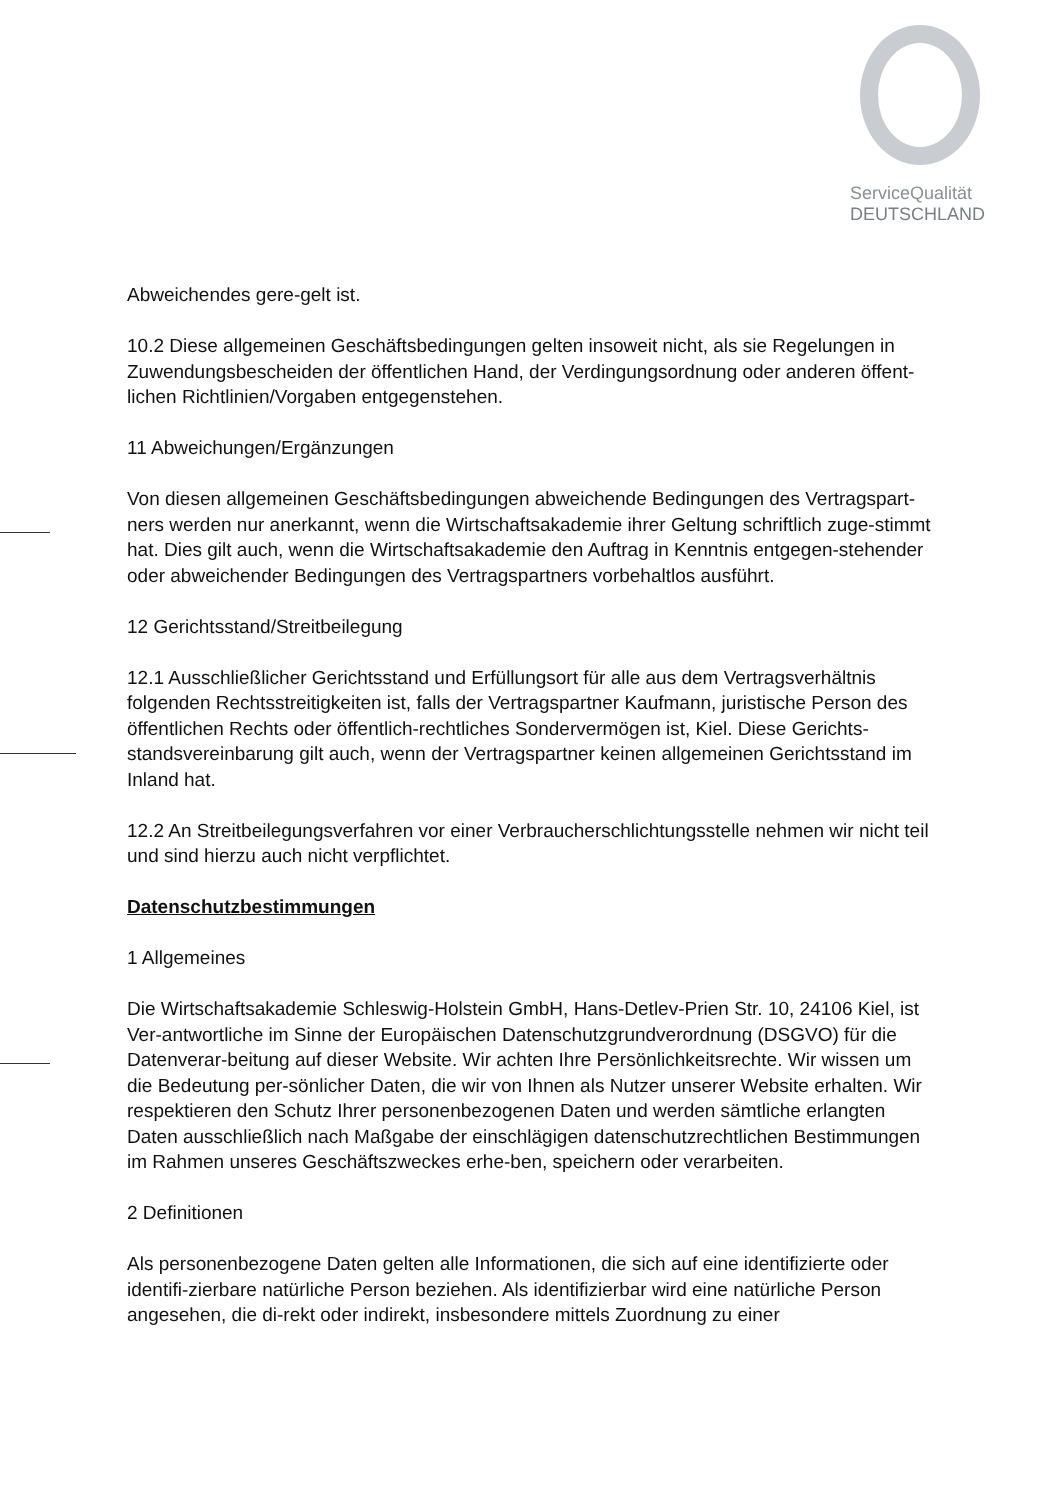ServiceQualität
DEUTSCHLAND
Abweichendes gere-gelt ist.
10.2 Diese allgemeinen Geschäftsbedingungen gelten insoweit nicht, als sie Regelungen in Zuwendungsbescheiden der öffentlichen Hand, der Verdingungsordnung oder anderen öffent-lichen Richtlinien/Vorgaben entgegenstehen.
11 Abweichungen/Ergänzungen
Von diesen allgemeinen Geschäftsbedingungen abweichende Bedingungen des Vertragspart-ners werden nur anerkannt, wenn die Wirtschaftsakademie ihrer Geltung schriftlich zuge-stimmt hat. Dies gilt auch, wenn die Wirtschaftsakademie den Auftrag in Kenntnis entgegen-stehender oder abweichender Bedingungen des Vertragspartners vorbehaltlos ausführt.
12 Gerichtsstand/Streitbeilegung
12.1 Ausschließlicher Gerichtsstand und Erfüllungsort für alle aus dem Vertragsverhältnis folgenden Rechtsstreitigkeiten ist, falls der Vertragspartner Kaufmann, juristische Person des öffentlichen Rechts oder öffentlich-rechtliches Sondervermögen ist, Kiel. Diese Gerichts-standsvereinbarung gilt auch, wenn der Vertragspartner keinen allgemeinen Gerichtsstand im Inland hat.
12.2 An Streitbeilegungsverfahren vor einer Verbraucherschlichtungsstelle nehmen wir nicht teil und sind hierzu auch nicht verpflichtet.
Datenschutzbestimmungen
1 Allgemeines
Die Wirtschaftsakademie Schleswig-Holstein GmbH, Hans-Detlev-Prien Str. 10, 24106 Kiel, ist Ver-antwortliche im Sinne der Europäischen Datenschutzgrundverordnung (DSGVO) für die Datenverar-beitung auf dieser Website. Wir achten Ihre Persönlichkeitsrechte. Wir wissen um die Bedeutung per-sönlicher Daten, die wir von Ihnen als Nutzer unserer Website erhalten. Wir respektieren den Schutz Ihrer personenbezogenen Daten und werden sämtliche erlangten Daten ausschließlich nach Maßgabe der einschlägigen datenschutzrechtlichen Bestimmungen im Rahmen unseres Geschäftszweckes erhe-ben, speichern oder verarbeiten.
2 Definitionen
Als personenbezogene Daten gelten alle Informationen, die sich auf eine identifizierte oder identifi-zierbare natürliche Person beziehen. Als identifizierbar wird eine natürliche Person angesehen, die di-rekt oder indirekt, insbesondere mittels Zuordnung zu einer